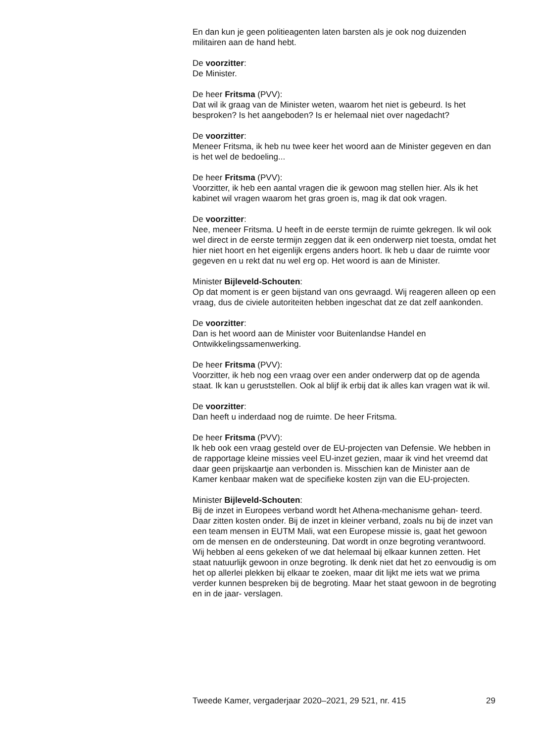En dan kun je geen politieagenten laten barsten als je ook nog duizenden militairen aan de hand hebt.
De voorzitter:
De Minister.
De heer Fritsma (PVV):
Dat wil ik graag van de Minister weten, waarom het niet is gebeurd. Is het besproken? Is het aangeboden? Is er helemaal niet over nagedacht?
De voorzitter:
Meneer Fritsma, ik heb nu twee keer het woord aan de Minister gegeven en dan is het wel de bedoeling...
De heer Fritsma (PVV):
Voorzitter, ik heb een aantal vragen die ik gewoon mag stellen hier. Als ik het kabinet wil vragen waarom het gras groen is, mag ik dat ook vragen.
De voorzitter:
Nee, meneer Fritsma. U heeft in de eerste termijn de ruimte gekregen. Ik wil ook wel direct in de eerste termijn zeggen dat ik een onderwerp niet toesta, omdat het hier niet hoort en het eigenlijk ergens anders hoort. Ik heb u daar de ruimte voor gegeven en u rekt dat nu wel erg op. Het woord is aan de Minister.
Minister Bijleveld-Schouten:
Op dat moment is er geen bijstand van ons gevraagd. Wij reageren alleen op een vraag, dus de civiele autoriteiten hebben ingeschat dat ze dat zelf aankonden.
De voorzitter:
Dan is het woord aan de Minister voor Buitenlandse Handel en Ontwikkelingssamenwerking.
De heer Fritsma (PVV):
Voorzitter, ik heb nog een vraag over een ander onderwerp dat op de agenda staat. Ik kan u geruststellen. Ook al blijf ik erbij dat ik alles kan vragen wat ik wil.
De voorzitter:
Dan heeft u inderdaad nog de ruimte. De heer Fritsma.
De heer Fritsma (PVV):
Ik heb ook een vraag gesteld over de EU-projecten van Defensie. We hebben in de rapportage kleine missies veel EU-inzet gezien, maar ik vind het vreemd dat daar geen prijskaartje aan verbonden is. Misschien kan de Minister aan de Kamer kenbaar maken wat de specifieke kosten zijn van die EU-projecten.
Minister Bijleveld-Schouten:
Bij de inzet in Europees verband wordt het Athena-mechanisme gehan- teerd. Daar zitten kosten onder. Bij de inzet in kleiner verband, zoals nu bij de inzet van een team mensen in EUTM Mali, wat een Europese missie is, gaat het gewoon om de mensen en de ondersteuning. Dat wordt in onze begroting verantwoord. Wij hebben al eens gekeken of we dat helemaal bij elkaar kunnen zetten. Het staat natuurlijk gewoon in onze begroting. Ik denk niet dat het zo eenvoudig is om het op allerlei plekken bij elkaar te zoeken, maar dit lijkt me iets wat we prima verder kunnen bespreken bij de begroting. Maar het staat gewoon in de begroting en in de jaar- verslagen.
Tweede Kamer, vergaderjaar 2020–2021, 29 521, nr. 415 29